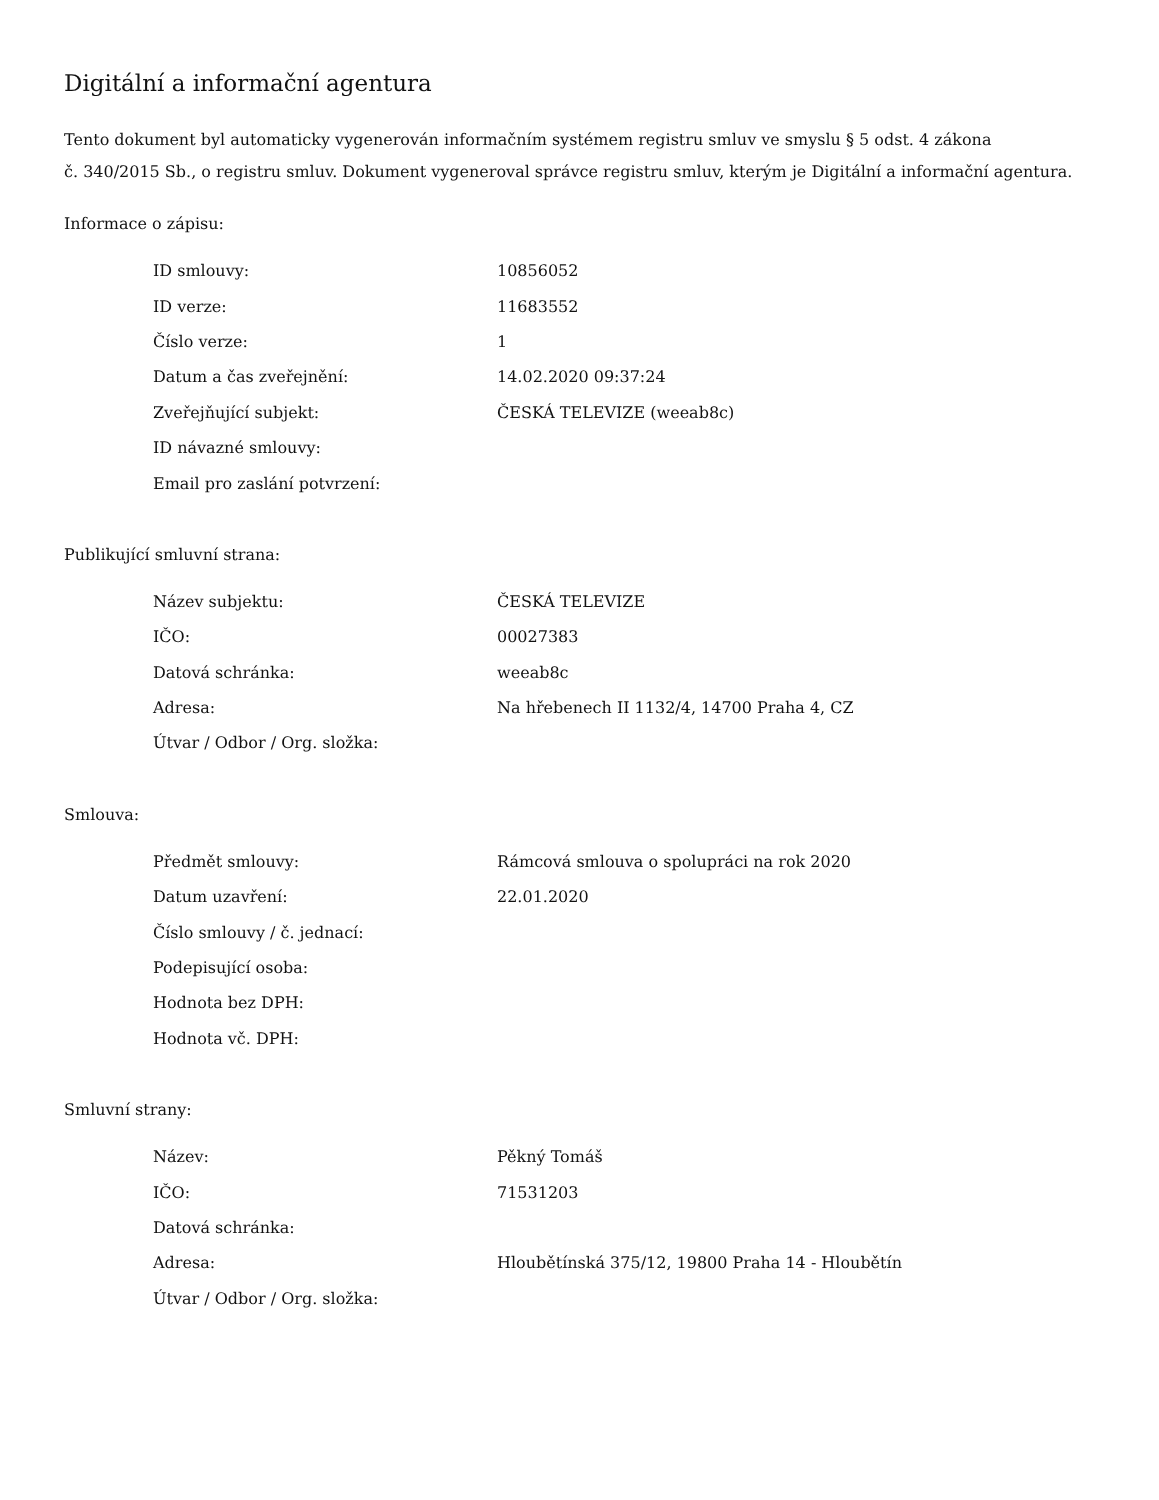Digitální a informační agentura
Tento dokument byl automaticky vygenerován informačním systémem registru smluv ve smyslu § 5 odst. 4 zákona
č. 340/2015 Sb., o registru smluv. Dokument vygeneroval správce registru smluv, kterým je Digitální a informační agentura.
Informace o zápisu:
| ID smlouvy: | 10856052 |
| ID verze: | 11683552 |
| Číslo verze: | 1 |
| Datum a čas zveřejnění: | 14.02.2020 09:37:24 |
| Zveřejňující subjekt: | ČESKÁ TELEVIZE (weeab8c) |
| ID návazné smlouvy: | |
| Email pro zaslání potvrzení: | |
Publikující smluvní strana:
| Název subjektu: | ČESKÁ TELEVIZE |
| IČO: | 00027383 |
| Datová schránka: | weeab8c |
| Adresa: | Na hřebenech II 1132/4, 14700 Praha 4, CZ |
| Útvar / Odbor / Org. složka: | |
Smlouva:
| Předmět smlouvy: | Rámcová smlouva o spolupráci na rok 2020 |
| Datum uzavření: | 22.01.2020 |
| Číslo smlouvy / č. jednací: | |
| Podepisující osoba: | |
| Hodnota bez DPH: | |
| Hodnota vč. DPH: | |
Smluvní strany:
| Název: | Pěkný Tomáš |
| IČO: | 71531203 |
| Datová schránka: | |
| Adresa: | Hloubětínská 375/12, 19800 Praha 14 - Hloubětín |
| Útvar / Odbor / Org. složka: | |